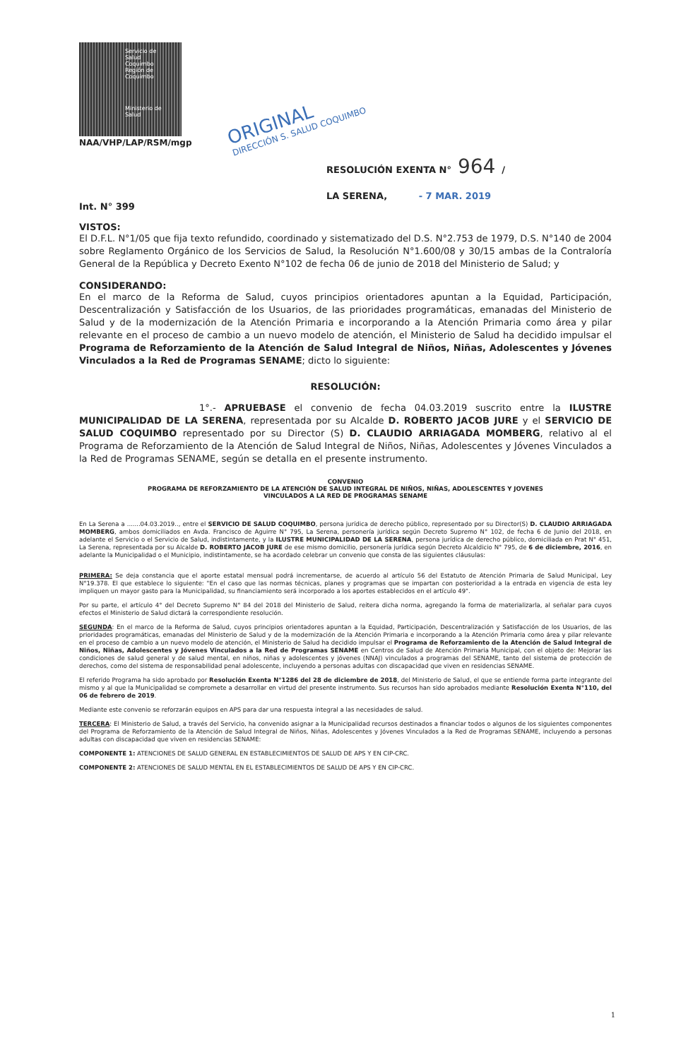Servicio de
Salud
Coquimbo
Región de Coquimbo
Ministerio de
Salud
ORIGINAL
DIRECCIÓN S. SALUD COQUIMBO
NAA/VHP/LAP/RSM/mgp
RESOLUCIÓN EXENTA N° 964 /
LA SERENA, - 7 MAR. 2019
Int. N° 399
VISTOS:
El D.F.L. N°1/05 que fija texto refundido, coordinado y sistematizado del D.S. N°2.753 de 1979, D.S. N°140 de 2004 sobre Reglamento Orgánico de los Servicios de Salud, la Resolución N°1.600/08 y 30/15 ambas de la Contraloría General de la República y Decreto Exento N°102 de fecha 06 de junio de 2018 del Ministerio de Salud; y
CONSIDERANDO:
En el marco de la Reforma de Salud, cuyos principios orientadores apuntan a la Equidad, Participación, Descentralización y Satisfacción de los Usuarios, de las prioridades programáticas, emanadas del Ministerio de Salud y de la modernización de la Atención Primaria e incorporando a la Atención Primaria como área y pilar relevante en el proceso de cambio a un nuevo modelo de atención, el Ministerio de Salud ha decidido impulsar el Programa de Reforzamiento de la Atención de Salud Integral de Niños, Niñas, Adolescentes y Jóvenes Vinculados a la Red de Programas SENAME; dicto lo siguiente:
RESOLUCIÓN:
1°.- APRUEBASE el convenio de fecha 04.03.2019 suscrito entre la ILUSTRE MUNICIPALIDAD DE LA SERENA, representada por su Alcalde D. ROBERTO JACOB JURE y el SERVICIO DE SALUD COQUIMBO representado por su Director (S) D. CLAUDIO ARRIAGADA MOMBERG, relativo al el Programa de Reforzamiento de la Atención de Salud Integral de Niños, Niñas, Adolescentes y Jóvenes Vinculados a la Red de Programas SENAME, según se detalla en el presente instrumento.
CONVENIO
PROGRAMA DE REFORZAMIENTO DE LA ATENCIÓN DE SALUD INTEGRAL DE NIÑOS, NIÑAS, ADOLESCENTES Y JOVENES
VINCULADOS A LA RED DE PROGRAMAS SENAME
En La Serena a .......04.03.2019.., entre el SERVICIO DE SALUD COQUIMBO, persona jurídica de derecho público, representado por su Director(S) D. CLAUDIO ARRIAGADA MOMBERG, ambos domiciliados en Avda. Francisco de Aguirre N° 795, La Serena, personería jurídica según Decreto Supremo N° 102, de fecha 6 de Junio del 2018, en adelante el Servicio o el Servicio de Salud, indistintamente, y la ILUSTRE MUNICIPALIDAD DE LA SERENA, persona jurídica de derecho público, domiciliada en Prat N° 451, La Serena, representada por su Alcalde D. ROBERTO JACOB JURE de ese mismo domicilio, personería jurídica según Decreto Alcaldicio N° 795, de 6 de diciembre, 2016, en adelante la Municipalidad o el Municipio, indistintamente, se ha acordado celebrar un convenio que consta de las siguientes cláusulas:
PRIMERA: Se deja constancia que el aporte estatal mensual podrá incrementarse, de acuerdo al artículo 56 del Estatuto de Atención Primaria de Salud Municipal, Ley N°19.378. El que establece lo siguiente: "En el caso que las normas técnicas, planes y programas que se impartan con posterioridad a la entrada en vigencia de esta ley impliquen un mayor gasto para la Municipalidad, su financiamiento será incorporado a los aportes establecidos en el artículo 49".
Por su parte, el artículo 4° del Decreto Supremo N° 84 del 2018 del Ministerio de Salud, reitera dicha norma, agregando la forma de materializarla, al señalar para cuyos efectos el Ministerio de Salud dictará la correspondiente resolución.
SEGUNDA: En el marco de la Reforma de Salud, cuyos principios orientadores apuntan a la Equidad, Participación, Descentralización y Satisfacción de los Usuarios, de las prioridades programáticas, emanadas del Ministerio de Salud y de la modernización de la Atención Primaria e incorporando a la Atención Primaria como área y pilar relevante en el proceso de cambio a un nuevo modelo de atención, el Ministerio de Salud ha decidido impulsar el Programa de Reforzamiento de la Atención de Salud Integral de Niños, Niñas, Adolescentes y Jóvenes Vinculados a la Red de Programas SENAME en Centros de Salud de Atención Primaria Municipal, con el objeto de: Mejorar las condiciones de salud general y de salud mental, en niños, niñas y adolescentes y jóvenes (NNAJ) vinculados a programas del SENAME, tanto del sistema de protección de derechos, como del sistema de responsabilidad penal adolescente, incluyendo a personas adultas con discapacidad que viven en residencias SENAME.
El referido Programa ha sido aprobado por Resolución Exenta N°1286 del 28 de diciembre de 2018, del Ministerio de Salud, el que se entiende forma parte integrante del mismo y al que la Municipalidad se compromete a desarrollar en virtud del presente instrumento. Sus recursos han sido aprobados mediante Resolución Exenta N°110, del 06 de febrero de 2019.
Mediante este convenio se reforzarán equipos en APS para dar una respuesta integral a las necesidades de salud.
TERCERA: El Ministerio de Salud, a través del Servicio, ha convenido asignar a la Municipalidad recursos destinados a financiar todos o algunos de los siguientes componentes del Programa de Reforzamiento de la Atención de Salud Integral de Niños, Niñas, Adolescentes y Jóvenes Vinculados a la Red de Programas SENAME, incluyendo a personas adultas con discapacidad que viven en residencias SENAME:
COMPONENTE 1: ATENCIONES DE SALUD GENERAL EN ESTABLECIMIENTOS DE SALUD DE APS Y EN CIP-CRC.
COMPONENTE 2: ATENCIONES DE SALUD MENTAL EN EL ESTABLECIMIENTOS DE SALUD DE APS Y EN CIP-CRC.
1